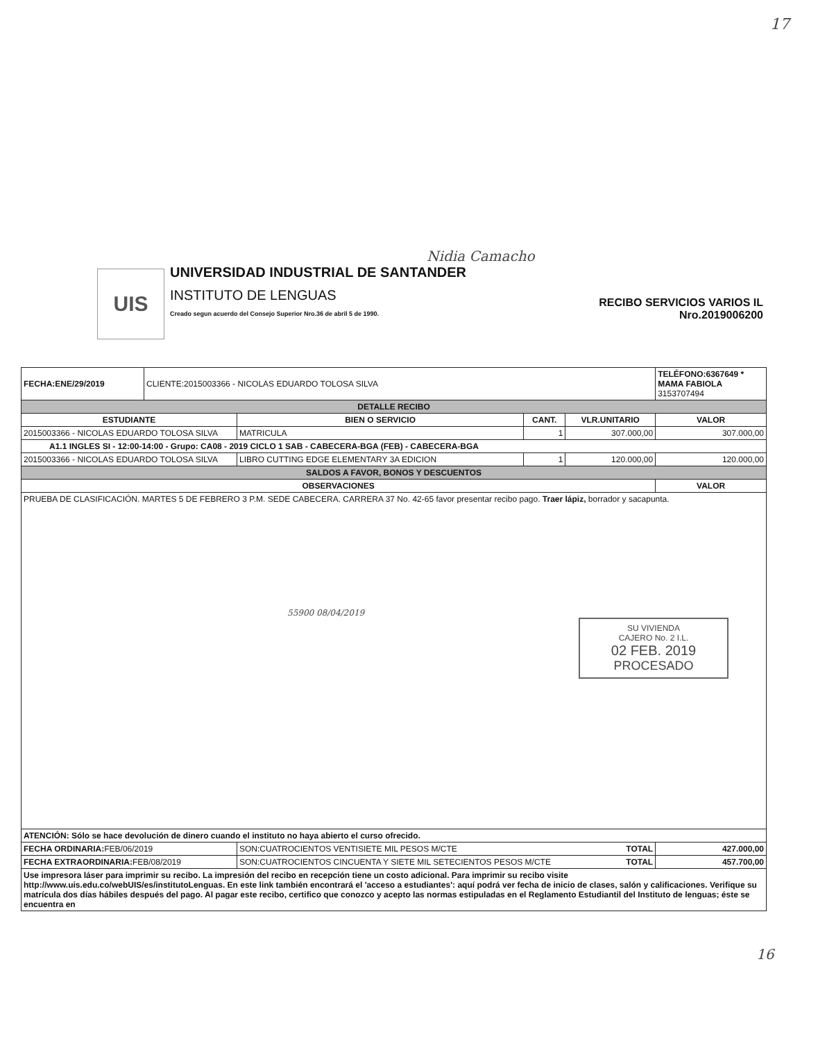17
UIS
Nidia Camacho
UNIVERSIDAD INDUSTRIAL DE SANTANDER
INSTITUTO DE LENGUAS
Creado segun acuerdo del Consejo Superior Nro.36 de abril 5 de 1990.
RECIBO SERVICIOS VARIOS IL
Nro.2019006200
| FECHA:ENE/29/2019 | CLIENTE:2015003366 - NICOLAS EDUARDO TOLOSA SILVA | | | | TELÉFONO:6367649 * MAMA FABIOLA 3153707494 |
| DETALLE RECIBO | | | | | |
| ESTUDIANTE | | BIEN O SERVICIO | CANT. | VLR.UNITARIO | VALOR |
| 2015003366 - NICOLAS EDUARDO TOLOSA SILVA | | MATRICULA | 1 | 307.000,00 | 307.000,00 |
| A1.1 INGLES SI - 12:00-14:00 - Grupo: CA08 - 2019 CICLO 1 SAB - CABECERA-BGA (FEB) - CABECERA-BGA | | | | | |
| 2015003366 - NICOLAS EDUARDO TOLOSA SILVA | | LIBRO CUTTING EDGE ELEMENTARY 3A EDICION | 1 | 120.000,00 | 120.000,00 |
| SALDOS A FAVOR, BONOS Y DESCUENTOS | | | | | |
| OBSERVACIONES | | | | | VALOR |
| PRUEBA DE CLASIFICACIÓN. MARTES 5 DE FEBRERO 3 P.M. SEDE CABECERA. CARRERA 37 No. 42-65 favor presentar recibo pago. Traer lápiz, borrador y sacapunta. 55900 08/04/2019 SU VIVIENDA CAJERO No. 2 I.L. 02 FEB. 2019 PROCESADO | | | | | |
| ATENCIÓN: Sólo se hace devolución de dinero cuando el instituto no haya abierto el curso ofrecido. | | | | | |
| FECHA ORDINARIA: FEB/06/2019 | | SON:CUATROCIENTOS VENTISIETE MIL PESOS M/CTE TOTAL | | | 427.000,00 |
| FECHA EXTRAORDINARIA: FEB/08/2019 | | SON:CUATROCIENTOS CINCUENTA Y SIETE MIL SETECIENTOS PESOS M/CTE TOTAL | | | 457.700,00 |
| Use impresora láser para imprimir su recibo. La impresión del recibo en recepción tiene un costo adicional. Para imprimir su recibo visite http://www.uis.edu.co/webUIS/es/institutoLenguas. En este link también encontrará el 'acceso a estudiantes': aquí podrá ver fecha de inicio de clases, salón y calificaciones. Verifique su matrícula dos días hábiles después del pago. Al pagar este recibo, certifico que conozco y acepto las normas estipuladas en el Reglamento Estudiantil del Instituto de lenguas; éste se encuentra en | | | | | |
16